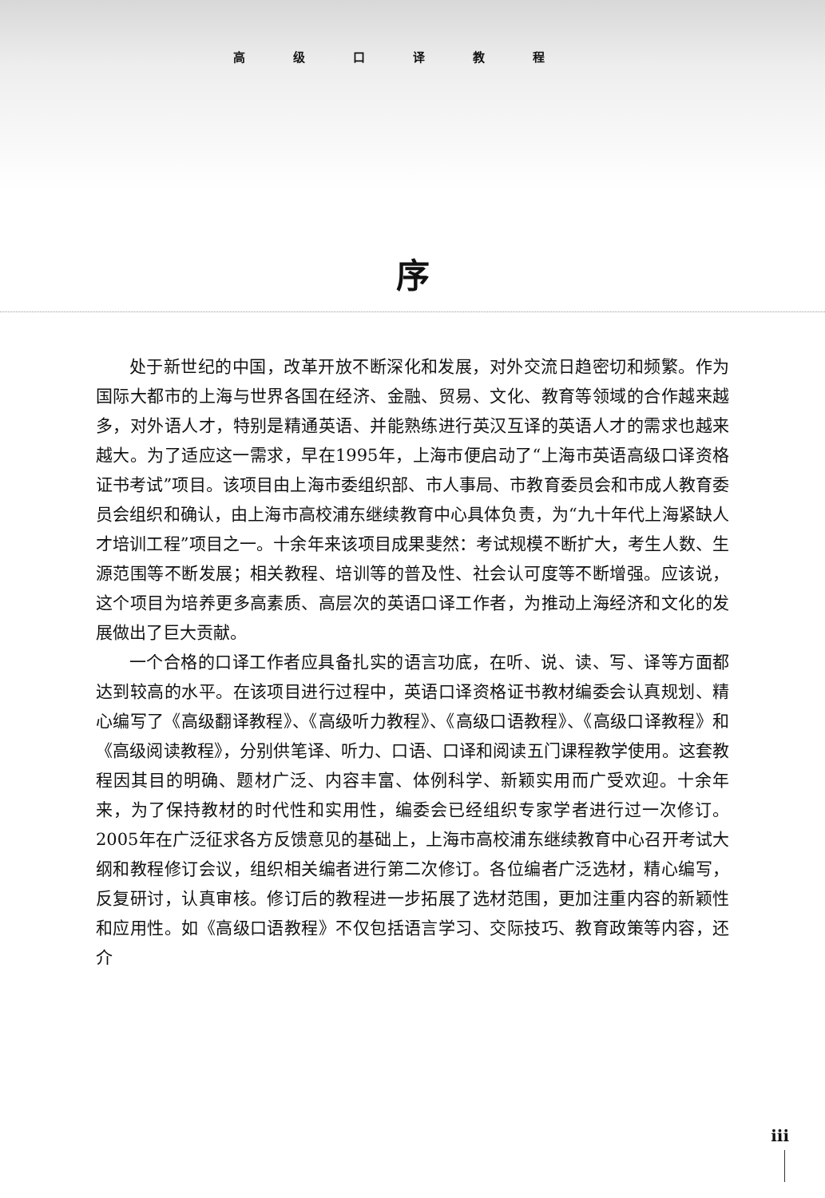高级口译教程
序
处于新世纪的中国，改革开放不断深化和发展，对外交流日趋密切和频繁。作为国际大都市的上海与世界各国在经济、金融、贸易、文化、教育等领域的合作越来越多，对外语人才，特别是精通英语、并能熟练进行英汉互译的英语人才的需求也越来越大。为了适应这一需求，早在1995年，上海市便启动了“上海市英语高级口译资格证书考试”项目。该项目由上海市委组织部、市人事局、市教育委员会和市成人教育委员会组织和确认，由上海市高校浦东继续教育中心具体负责，为“九十年代上海紧缺人才培训工程”项目之一。十余年来该项目成果斐然：考试规模不断扩大，考生人数、生源范围等不断发展；相关教程、培训等的普及性、社会认可度等不断增强。应该说，这个项目为培养更多高素质、高层次的英语口译工作者，为推动上海经济和文化的发展做出了巨大贡献。
一个合格的口译工作者应具备扎实的语言功底，在听、说、读、写、译等方面都达到较高的水平。在该项目进行过程中，英语口译资格证书教材编委会认真规划、精心编写了《高级翻译教程》、《高级听力教程》、《高级口语教程》、《高级口译教程》和《高级阅读教程》，分别供笔译、听力、口语、口译和阅读五门课程教学使用。这套教程因其目的明确、题材广泛、内容丰富、体例科学、新颖实用而广受欢迎。十余年来，为了保持教材的时代性和实用性，编委会已经组织专家学者进行过一次修订。2005年在广泛征求各方反馈意见的基础上，上海市高校浦东继续教育中心召开考试大纲和教程修订会议，组织相关编者进行第二次修订。各位编者广泛选材，精心编写，反复研讨，认真审核。修订后的教程进一步拓展了选材范围，更加注重内容的新颖性和应用性。如《高级口语教程》不仅包括语言学习、交际技巧、教育政策等内容，还介
iii